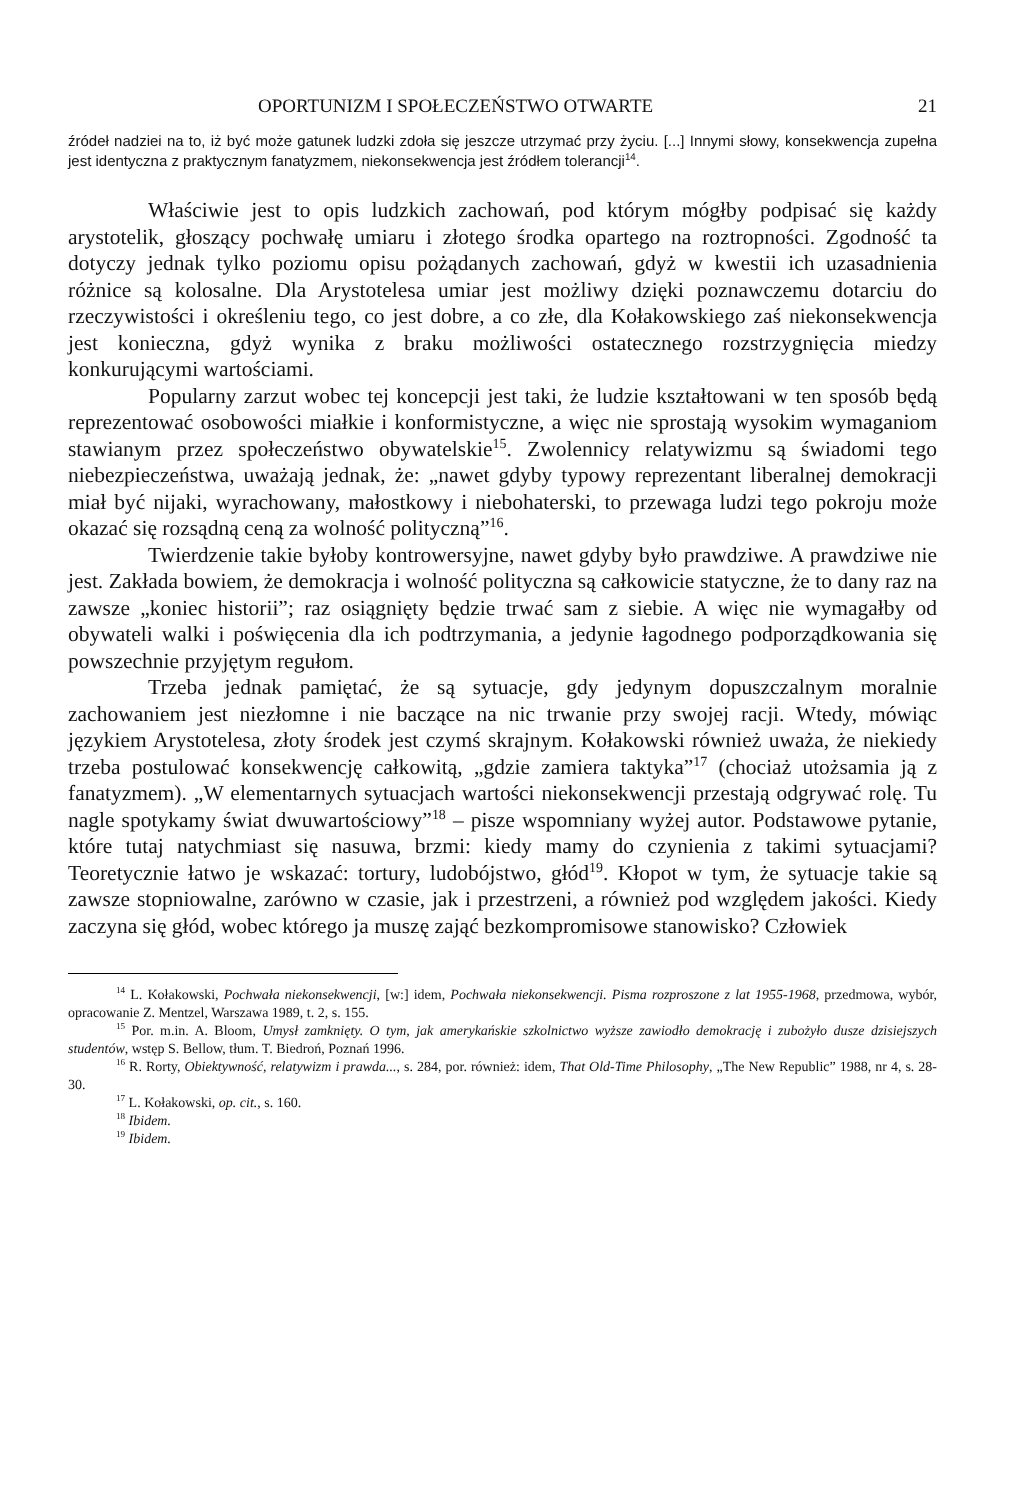OPORTUNIZM I SPOŁECZEŃSTWO OTWARTE 21
źródeł nadziei na to, iż być może gatunek ludzki zdoła się jeszcze utrzymać przy życiu. [...] Innymi słowy, konsekwencja zupełna jest identyczna z praktycznym fanatyzmem, niekonsekwencja jest źródłem tolerancji<sup>14</sup>.
Właściwie jest to opis ludzkich zachowań, pod którym mógłby podpisać się każdy arystotelik, głoszący pochwałę umiaru i złotego środka opartego na roztropności. Zgodność ta dotyczy jednak tylko poziomu opisu pożądanych zachowań, gdyż w kwestii ich uzasadnienia różnice są kolosalne. Dla Arystotelesa umiar jest możliwy dzięki poznawczemu dotarciu do rzeczywistości i określeniu tego, co jest dobre, a co złe, dla Kołakowskiego zaś niekonsekwencja jest konieczna, gdyż wynika z braku możliwości ostatecznego rozstrzygnięcia miedzy konkurującymi wartościami.
Popularny zarzut wobec tej koncepcji jest taki, że ludzie kształtowani w ten sposób będą reprezentować osobowości miałkie i konformistyczne, a więc nie sprostają wysokim wymaganiom stawianym przez społeczeństwo obywatelskie<sup>15</sup>. Zwolennicy relatywizmu są świadomi tego niebezpieczeństwa, uważają jednak, że: „nawet gdyby typowy reprezentant liberalnej demokracji miał być nijaki, wyrachowany, małostkowy i niebohaterski, to przewaga ludzi tego pokroju może okazać się rozsądną ceną za wolność polityczną”<sup>16</sup>.
Twierdzenie takie byłoby kontrowersyjne, nawet gdyby było prawdziwe. A prawdziwe nie jest. Zakłada bowiem, że demokracja i wolność polityczna są całkowicie statyczne, że to dany raz na zawsze „koniec historii”; raz osiągnięty będzie trwać sam z siebie. A więc nie wymagałby od obywateli walki i poświęcenia dla ich podtrzymania, a jedynie łagodnego podporządkowania się powszechnie przyjętym regułom.
Trzeba jednak pamiętać, że są sytuacje, gdy jedynym dopuszczalnym moralnie zachowaniem jest niezłomne i nie baczące na nic trwanie przy swojej racji. Wtedy, mówiąc językiem Arystotelesa, złoty środek jest czymś skrajnym. Kołakowski również uważa, że niekiedy trzeba postulować konsekwencję całkowitą, „gdzie zamiera taktyka”<sup>17</sup> (chociaż utożsamia ją z fanatyzmem). „W elementarnych sytuacjach wartości niekonsekwencji przestają odgrywać rolę. Tu nagle spotykamy świat dwuwartościowy”<sup>18</sup> – pisze wspomniany wyżej autor. Podstawowe pytanie, które tutaj natychmiast się nasuwa, brzmi: kiedy mamy do czynienia z takimi sytuacjami? Teoretycznie łatwo je wskazać: tortury, ludobójstwo, głód<sup>19</sup>. Kłopot w tym, że sytuacje takie są zawsze stopniowalne, zarówno w czasie, jak i przestrzeni, a również pod względem jakości. Kiedy zaczyna się głód, wobec którego ja muszę zająć bezkompromisowe stanowisko? Człowiek
<sup>14</sup> L. Kołakowski, Pochwała niekonsekwencji, [w:] idem, Pochwała niekonsekwencji. Pisma rozproszone z lat 1955-1968, przedmowa, wybór, opracowanie Z. Mentzel, Warszawa 1989, t. 2, s. 155.
<sup>15</sup> Por. m.in. A. Bloom, Umysł zamknięty. O tym, jak amerykańskie szkolnictwo wyższe zawiodło demokrację i zubożyło dusze dzisiejszych studentów, wstęp S. Bellow, tłum. T. Biedroń, Poznań 1996.
<sup>16</sup> R. Rorty, Obiektywność, relatywizm i prawda..., s. 284, por. również: idem, That Old-Time Philosophy, „The New Republic” 1988, nr 4, s. 28-30.
<sup>17</sup> L. Kołakowski, op. cit., s. 160.
<sup>18</sup> Ibidem.
<sup>19</sup> Ibidem.